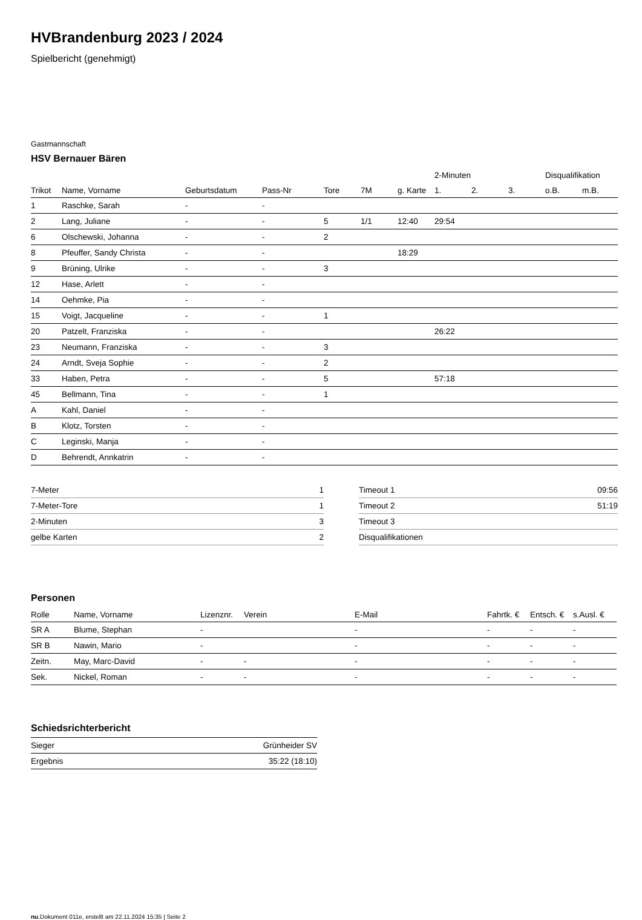HVBrandenburg 2023 / 2024
Spielbericht (genehmigt)
Gastmannschaft
HSV Bernauer Bären
| | | | | | | | 2-Minuten | | | Disqualifikation | |
| Trikot | Name, Vorname | Geburtsdatum | Pass-Nr | Tore | 7M | g. Karte | 1. | 2. | 3. | o.B. | m.B. |
| 1 | Raschke, Sarah | - | - | | | | | | | | |
| 2 | Lang, Juliane | - | - | 5 | 1/1 | 12:40 | 29:54 | | | | |
| 6 | Olschewski, Johanna | - | - | 2 | | | | | | | |
| 8 | Pfeuffer, Sandy Christa | - | - | | | 18:29 | | | | | |
| 9 | Brüning, Ulrike | - | - | 3 | | | | | | | |
| 12 | Hase, Arlett | - | - | | | | | | | | |
| 14 | Oehmke, Pia | - | - | | | | | | | | |
| 15 | Voigt, Jacqueline | - | - | 1 | | | | | | | |
| 20 | Patzelt, Franziska | - | - | | | | 26:22 | | | | |
| 23 | Neumann, Franziska | - | - | 3 | | | | | | | |
| 24 | Arndt, Sveja Sophie | - | - | 2 | | | | | | | |
| 33 | Haben, Petra | - | - | 5 | | | 57:18 | | | | |
| 45 | Bellmann, Tina | - | - | 1 | | | | | | | |
| A | Kahl, Daniel | - | - | | | | | | | | |
| B | Klotz, Torsten | - | - | | | | | | | | |
| C | Leginski, Manja | - | - | | | | | | | | |
| D | Behrendt, Annkatrin | - | - | | | | | | | | |
| 7-Meter | 1 |
| 7-Meter-Tore | 1 |
| 2-Minuten | 3 |
| gelbe Karten | 2 |
| Timeout 1 | 09:56 |
| Timeout 2 | 51:19 |
| Timeout 3 | |
| Disqualifikationen | |
Personen
| Rolle | Name, Vorname | Lizenznr. | Verein | E-Mail | Fahrtk. € | Entsch. € | s.Ausl. € |
| --- | --- | --- | --- | --- | --- | --- | --- |
| SR A | Blume, Stephan | - | | - | - | - | - |
| SR B | Nawin, Mario | - | | - | - | - | - |
| Zeitn. | May, Marc-David | - | - | - | - | - | - |
| Sek. | Nickel, Roman | - | - | - | - | - | - |
Schiedsrichterbericht
| Sieger | Grünheider SV |
| Ergebnis | 35:22 (18:10) |
nu.Dokument 011e, erstellt am 22.11.2024 15:35 | Seite 2